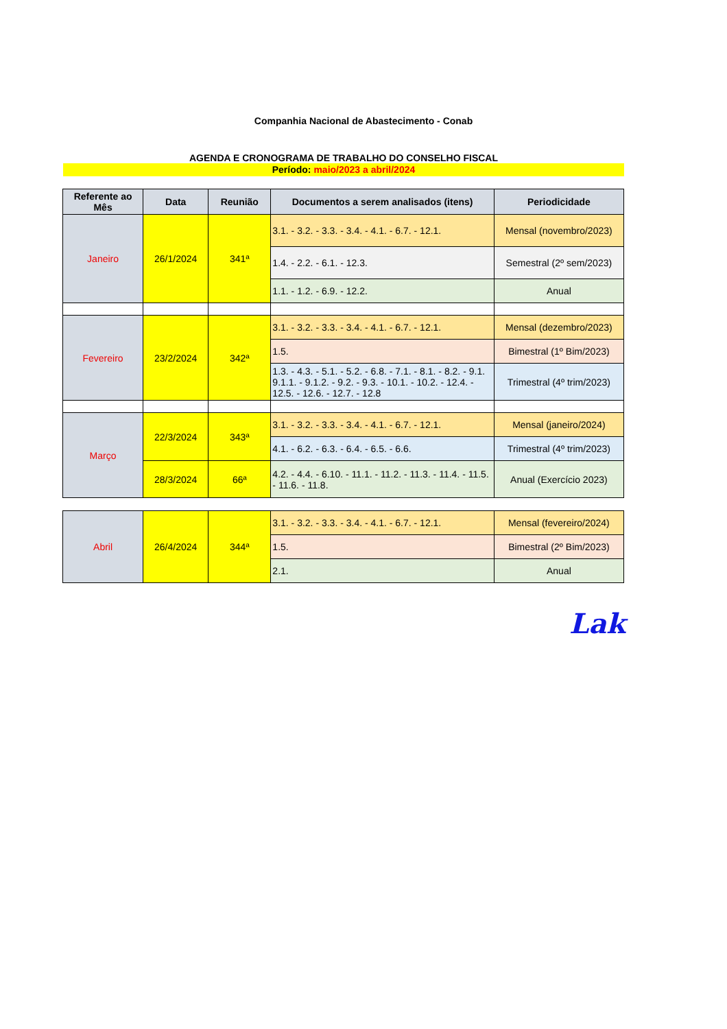Companhia Nacional de Abastecimento - Conab
AGENDA E CRONOGRAMA DE TRABALHO DO CONSELHO FISCAL
Período: maio/2023 a abril/2024
| Referente ao Mês | Data | Reunião | Documentos a serem analisados (itens) | Periodicidade |
| --- | --- | --- | --- | --- |
| Janeiro | 26/1/2024 | 341ª | 3.1. - 3.2. - 3.3. - 3.4. - 4.1. - 6.7. - 12.1. | Mensal (novembro/2023) |
| | | | 1.4. - 2.2. - 6.1. - 12.3. | Semestral (2º sem/2023) |
| | | | 1.1. - 1.2. - 6.9. - 12.2. | Anual |
| Fevereiro | 23/2/2024 | 342ª | 3.1. - 3.2. - 3.3. - 3.4. - 4.1. - 6.7. - 12.1. | Mensal (dezembro/2023) |
| | | | 1.5. | Bimestral (1º Bim/2023) |
| | | | 1.3. - 4.3. - 5.1. - 5.2. - 6.8. - 7.1. - 8.1. - 8.2. - 9.1. 9.1.1. - 9.1.2. - 9.2. - 9.3. - 10.1. - 10.2. - 12.4. - 12.5. - 12.6. - 12.7. - 12.8 | Trimestral (4º trim/2023) |
| Março | 22/3/2024 | 343ª | 3.1. - 3.2. - 3.3. - 3.4. - 4.1. - 6.7. - 12.1. | Mensal (janeiro/2024) |
| | | | 4.1. - 6.2. - 6.3. - 6.4. - 6.5. - 6.6. | Trimestral (4º trim/2023) |
| | 28/3/2024 | 66ª | 4.2. - 4.4. - 6.10. - 11.1. - 11.2. - 11.3. - 11.4. - 11.5. - 11.6. - 11.8. | Anual (Exercício 2023) |
| Abril | 26/4/2024 | 344ª | 3.1. - 3.2. - 3.3. - 3.4. - 4.1. - 6.7. - 12.1. | Mensal (fevereiro/2024) |
| | | | 1.5. | Bimestral (2º Bim/2023) |
| | | | 2.1. | Anual |
Lak